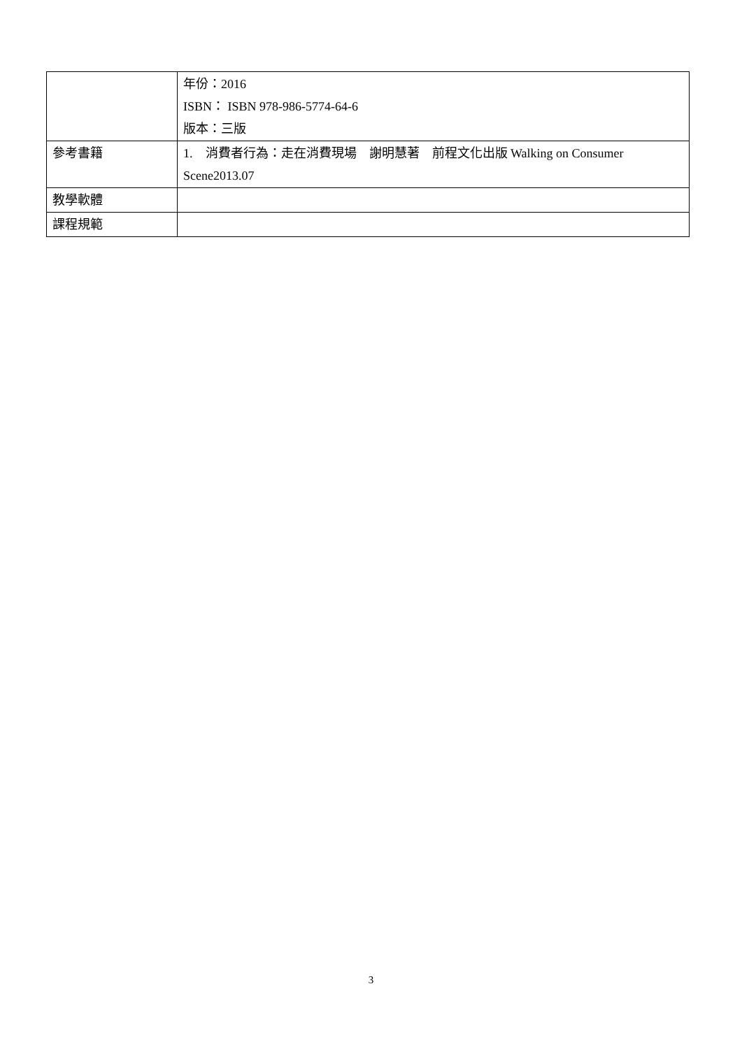| | 年份：2016 ISBN： ISBN 978-986-5774-64-6 版本：三版 |
| 參考書籍 | 1. 消費者行為：走在消費現場 謝明慧著 前程文化出版 Walking on Consumer Scene2013.07 |
| 教學軟體 | |
| 課程規範 | |
3